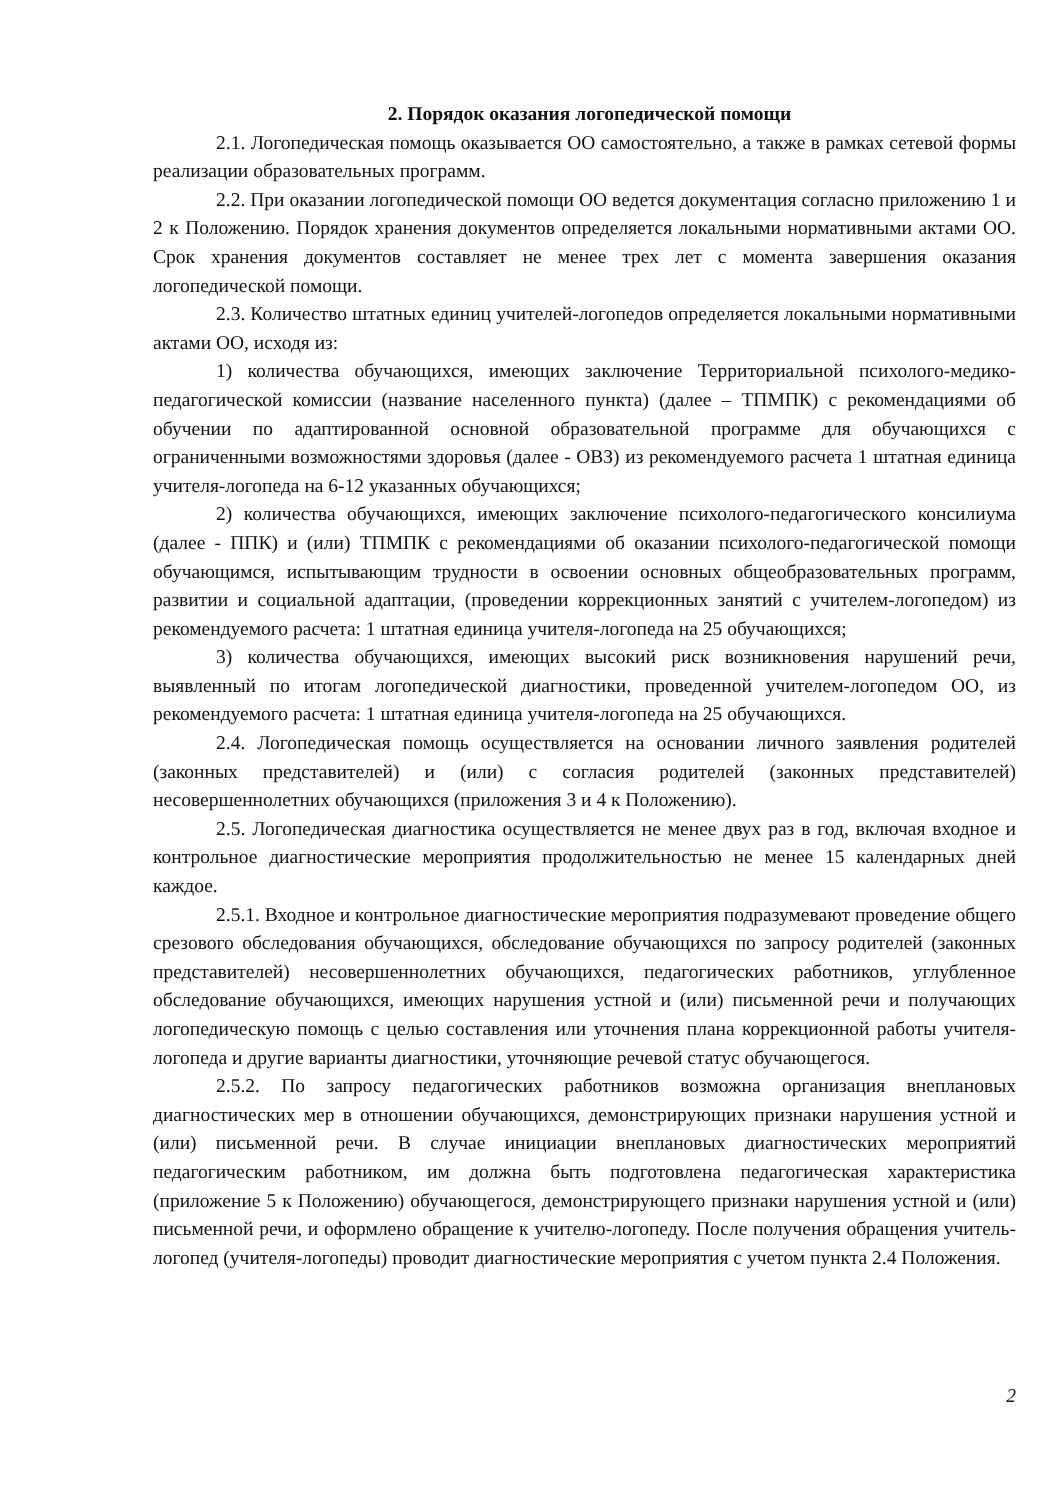2. Порядок оказания логопедической помощи
2.1. Логопедическая помощь оказывается ОО самостоятельно, а также в рамках сетевой формы реализации образовательных программ.
2.2. При оказании логопедической помощи ОО ведется документация согласно приложению 1 и 2 к Положению. Порядок хранения документов определяется локальными нормативными актами ОО. Срок хранения документов составляет не менее трех лет с момента завершения оказания логопедической помощи.
2.3. Количество штатных единиц учителей-логопедов определяется локальными нормативными актами ОО, исходя из:
1) количества обучающихся, имеющих заключение Территориальной психолого-медико-педагогической комиссии (название населенного пункта) (далее – ТПМПК) с рекомендациями об обучении по адаптированной основной образовательной программе для обучающихся с ограниченными возможностями здоровья (далее - ОВЗ) из рекомендуемого расчета 1 штатная единица учителя-логопеда на 6-12 указанных обучающихся;
2) количества обучающихся, имеющих заключение психолого-педагогического консилиума (далее - ППК) и (или) ТПМПК с рекомендациями об оказании психолого-педагогической помощи обучающимся, испытывающим трудности в освоении основных общеобразовательных программ, развитии и социальной адаптации, (проведении коррекционных занятий с учителем-логопедом) из рекомендуемого расчета: 1 штатная единица учителя-логопеда на 25 обучающихся;
3) количества обучающихся, имеющих высокий риск возникновения нарушений речи, выявленный по итогам логопедической диагностики, проведенной учителем-логопедом ОО, из рекомендуемого расчета: 1 штатная единица учителя-логопеда на 25 обучающихся.
2.4. Логопедическая помощь осуществляется на основании личного заявления родителей (законных представителей) и (или) с согласия родителей (законных представителей) несовершеннолетних обучающихся (приложения 3 и 4 к Положению).
2.5. Логопедическая диагностика осуществляется не менее двух раз в год, включая входное и контрольное диагностические мероприятия продолжительностью не менее 15 календарных дней каждое.
2.5.1. Входное и контрольное диагностические мероприятия подразумевают проведение общего срезового обследования обучающихся, обследование обучающихся по запросу родителей (законных представителей) несовершеннолетних обучающихся, педагогических работников, углубленное обследование обучающихся, имеющих нарушения устной и (или) письменной речи и получающих логопедическую помощь с целью составления или уточнения плана коррекционной работы учителя-логопеда и другие варианты диагностики, уточняющие речевой статус обучающегося.
2.5.2. По запросу педагогических работников возможна организация внеплановых диагностических мер в отношении обучающихся, демонстрирующих признаки нарушения устной и (или) письменной речи. В случае инициации внеплановых диагностических мероприятий педагогическим работником, им должна быть подготовлена педагогическая характеристика (приложение 5 к Положению) обучающегося, демонстрирующего признаки нарушения устной и (или) письменной речи, и оформлено обращение к учителю-логопеду. После получения обращения учитель-логопед (учителя-логопеды) проводит диагностические мероприятия с учетом пункта 2.4 Положения.
2